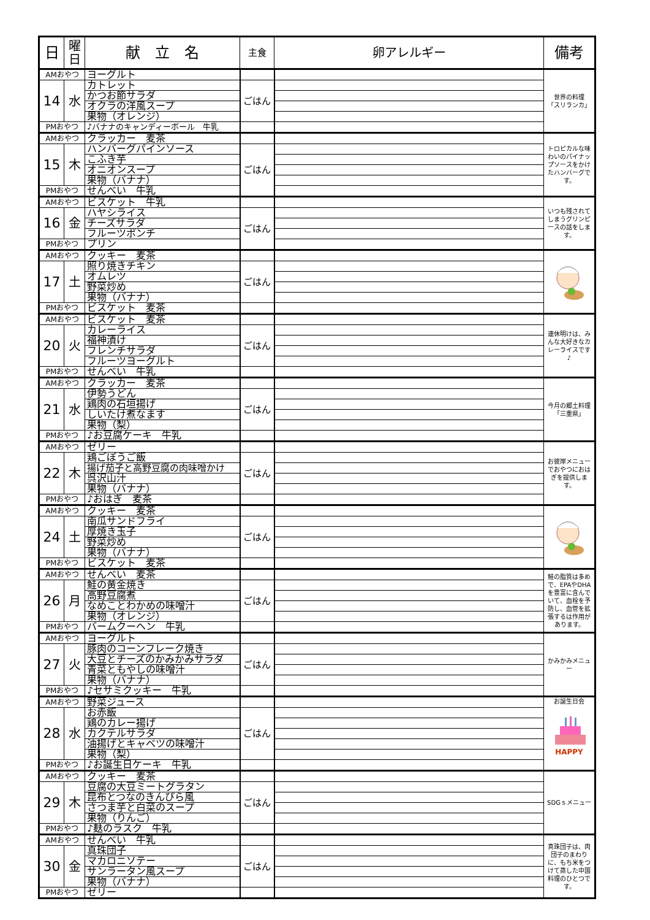| 日 | 曜 日 | 献 立 名 | 主食 | 卵アレルギー | 備考 |
| --- | --- | --- | --- | --- | --- |
| AMおやつ | | ヨーグルト | | | 世界の料理 「スリランカ」 |
| 14 | 水 | カトレット | ごはん | | |
| | | かつお節サラダ | | | |
| | | オクラの洋風スープ | | | |
| | | 果物（オレンジ） | | | |
| PMおやつ | | ♪バナナのキャンディーボール 牛乳 | | | |
| AMおやつ | | クラッカー 麦茶 | | | トロピカルな味わいのパイナップソースをかけたハンバーグです。 |
| 15 | 木 | ハンバーグパインソース | ごはん | | |
| | | こふき芋 | | | |
| | | オニオンスープ | | | |
| | | 果物（バナナ） | | | |
| PMおやつ | | せんべい 牛乳 | | | |
| AMおやつ | | ビスケット 牛乳 | | | いつも残されてしまうグリンピースの話をします。 |
| 16 | 金 | ハヤシライス | ごはん | | |
| | | チーズサラダ | | | |
| | | フルーツポンチ | | | |
| PMおやつ | | プリン | | | |
| AMおやつ | | クッキー 麦茶 | | | |
| 17 | 土 | 照り焼きチキン | ごはん | | |
| | | オムレツ | | | |
| | | 野菜炒め | | | |
| | | 果物（バナナ） | | | |
| PMおやつ | | ビスケット 麦茶 | | | |
| AMおやつ | | ビスケット 麦茶 | | | 連休明けは、みんな大好きなカレーライスです♪ |
| 20 | 火 | カレーライス | ごはん | | |
| | | 福神漬け | | | |
| | | フレンチサラダ | | | |
| | | フルーツヨーグルト | | | |
| PMおやつ | | せんべい 牛乳 | | | |
| AMおやつ | | クラッカー 麦茶 | | | 今月の郷土料理 「三重県」 |
| 21 | 水 | 伊勢うどん | ごはん | | |
| | | 鶏肉の石垣揚げ | | | |
| | | しいたけ煮なます | | | |
| | | 果物（梨） | | | |
| PMおやつ | | ♪お豆腐ケーキ 牛乳 | | | |
| AMおやつ | | ゼリー | | | お彼岸メニューでおやつにおはぎを提供します。 |
| 22 | 木 | 鶏ごぼうご飯 | ごはん | | |
| | | 揚げ茄子と高野豆腐の肉味噌かけ | | | |
| | | 呉沢山汁 | | | |
| | | 果物（バナナ） | | | |
| PMおやつ | | ♪おはぎ 麦茶 | | | |
| AMおやつ | | クッキー 麦茶 | | | |
| 24 | 土 | 南瓜サンドフライ | ごはん | | |
| | | 厚焼き玉子 | | | |
| | | 野菜炒め | | | |
| | | 果物（バナナ） | | | |
| PMおやつ | | ビスケット 麦茶 | | | |
| AMおやつ | | せんべい 麦茶 | | | 鮭の脂質は多めで、EPAやDHAを豊富に含んでいて、血栓を予防し、血管を拡張するは作用があります。 |
| 26 | 月 | 鮭の黄金焼き | ごはん | | |
| | | 高野豆腐煮 | | | |
| | | なめことわかめの味噌汁 | | | |
| | | 果物（オレンジ） | | | |
| PMおやつ | | バームクーヘン 牛乳 | | | |
| AMおやつ | | ヨーグルト | | | かみかみメニュー |
| 27 | 火 | 豚肉のコーンフレーク焼き | ごはん | | |
| | | 大豆とチーズのかみかみサラダ | | | |
| | | 青菜ともやしの味噌汁 | | | |
| | | 果物（バナナ） | | | |
| PMおやつ | | ♪セサミクッキー 牛乳 | | | |
| AMおやつ | | 野菜ジュース | | | お誕生日会 HAPPY |
| 28 | 水 | お赤飯 | ごはん | | |
| | | 鶏のカレー揚げ | | | |
| | | カクテルサラダ | | | |
| | | 油揚げとキャベツの味噌汁 | | | |
| | | 果物（梨） | | | |
| PMおやつ | | ♪お誕生日ケーキ 牛乳 | | | |
| AMおやつ | | クッキー 麦茶 | | | SDGｓメニュー |
| 29 | 木 | 豆腐の大豆ミートグラタン | ごはん | | |
| | | 昆布とつなのきんぴら風 | | | |
| | | さつま芋と白菜のスープ | | | |
| | | 果物（りんご） | | | |
| PMおやつ | | ♪麸のラスク 牛乳 | | | |
| AMおやつ | | せんべい 牛乳 | | | 真珠団子は、肉団子のまわりに、もち米をつけて蒸した中国料理のひとつです。 |
| 30 | 金 | 真珠団子 | ごはん | | |
| | | マカロニソテー | | | |
| | | サンラータン風スープ | | | |
| | | 果物（バナナ） | | | |
| PMおやつ | | ゼリー | | | |